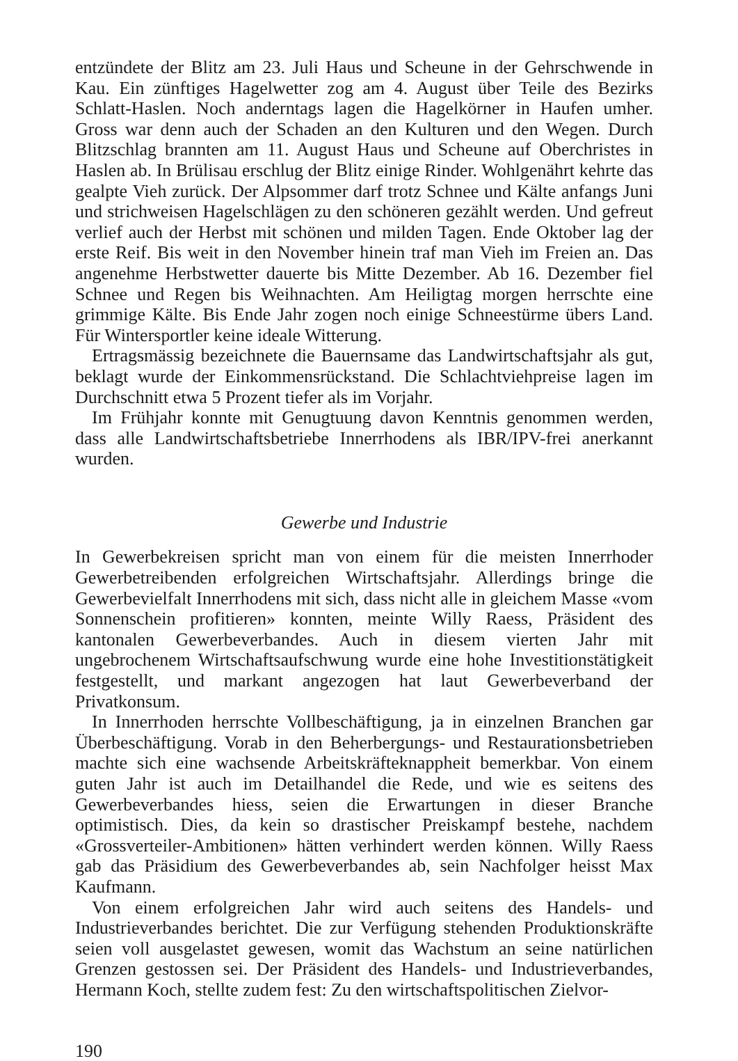entzündete der Blitz am 23. Juli Haus und Scheune in der Gehrschwende in Kau. Ein zünftiges Hagelwetter zog am 4. August über Teile des Bezirks Schlatt-Haslen. Noch anderntags lagen die Hagelkörner in Haufen umher. Gross war denn auch der Schaden an den Kulturen und den Wegen. Durch Blitzschlag brannten am 11. August Haus und Scheune auf Oberchristes in Haslen ab. In Brülisau erschlug der Blitz einige Rinder. Wohlgenährt kehrte das gealpte Vieh zurück. Der Alpsommer darf trotz Schnee und Kälte anfangs Juni und strichweisen Hagelschlägen zu den schöneren gezählt werden. Und gefreut verlief auch der Herbst mit schönen und milden Tagen. Ende Oktober lag der erste Reif. Bis weit in den November hinein traf man Vieh im Freien an. Das angenehme Herbstwetter dauerte bis Mitte Dezember. Ab 16. Dezember fiel Schnee und Regen bis Weihnachten. Am Heiligtag morgen herrschte eine grimmige Kälte. Bis Ende Jahr zogen noch einige Schneestürme übers Land. Für Wintersportler keine ideale Witterung.
Ertragsmässig bezeichnete die Bauernsame das Landwirtschaftsjahr als gut, beklagt wurde der Einkommensrückstand. Die Schlachtviehpreise lagen im Durchschnitt etwa 5 Prozent tiefer als im Vorjahr.
Im Frühjahr konnte mit Genugtuung davon Kenntnis genommen werden, dass alle Landwirtschaftsbetriebe Innerrhodens als IBR/IPV-frei anerkannt wurden.
Gewerbe und Industrie
In Gewerbekreisen spricht man von einem für die meisten Innerrhoder Gewerbetreibenden erfolgreichen Wirtschaftsjahr. Allerdings bringe die Gewerbevielfalt Innerrhodens mit sich, dass nicht alle in gleichem Masse «vom Sonnenschein profitieren» konnten, meinte Willy Raess, Präsident des kantonalen Gewerbeverbandes. Auch in diesem vierten Jahr mit ungebrochenem Wirtschaftsaufschwung wurde eine hohe Investitionstätigkeit festgestellt, und markant angezogen hat laut Gewerbeverband der Privatkonsum.
In Innerrhoden herrschte Vollbeschäftigung, ja in einzelnen Branchen gar Überbeschäftigung. Vorab in den Beherbergungs- und Restaurationsbetrieben machte sich eine wachsende Arbeitskräfteknappheit bemerkbar. Von einem guten Jahr ist auch im Detailhandel die Rede, und wie es seitens des Gewerbeverbandes hiess, seien die Erwartungen in dieser Branche optimistisch. Dies, da kein so drastischer Preiskampf bestehe, nachdem «Grossverteiler-Ambitionen» hätten verhindert werden können. Willy Raess gab das Präsidium des Gewerbeverbandes ab, sein Nachfolger heisst Max Kaufmann.
Von einem erfolgreichen Jahr wird auch seitens des Handels- und Industrieverbandes berichtet. Die zur Verfügung stehenden Produktionskräfte seien voll ausgelastet gewesen, womit das Wachstum an seine natürlichen Grenzen gestossen sei. Der Präsident des Handels- und Industrieverbandes, Hermann Koch, stellte zudem fest: Zu den wirtschaftspolitischen Zielvor-
190